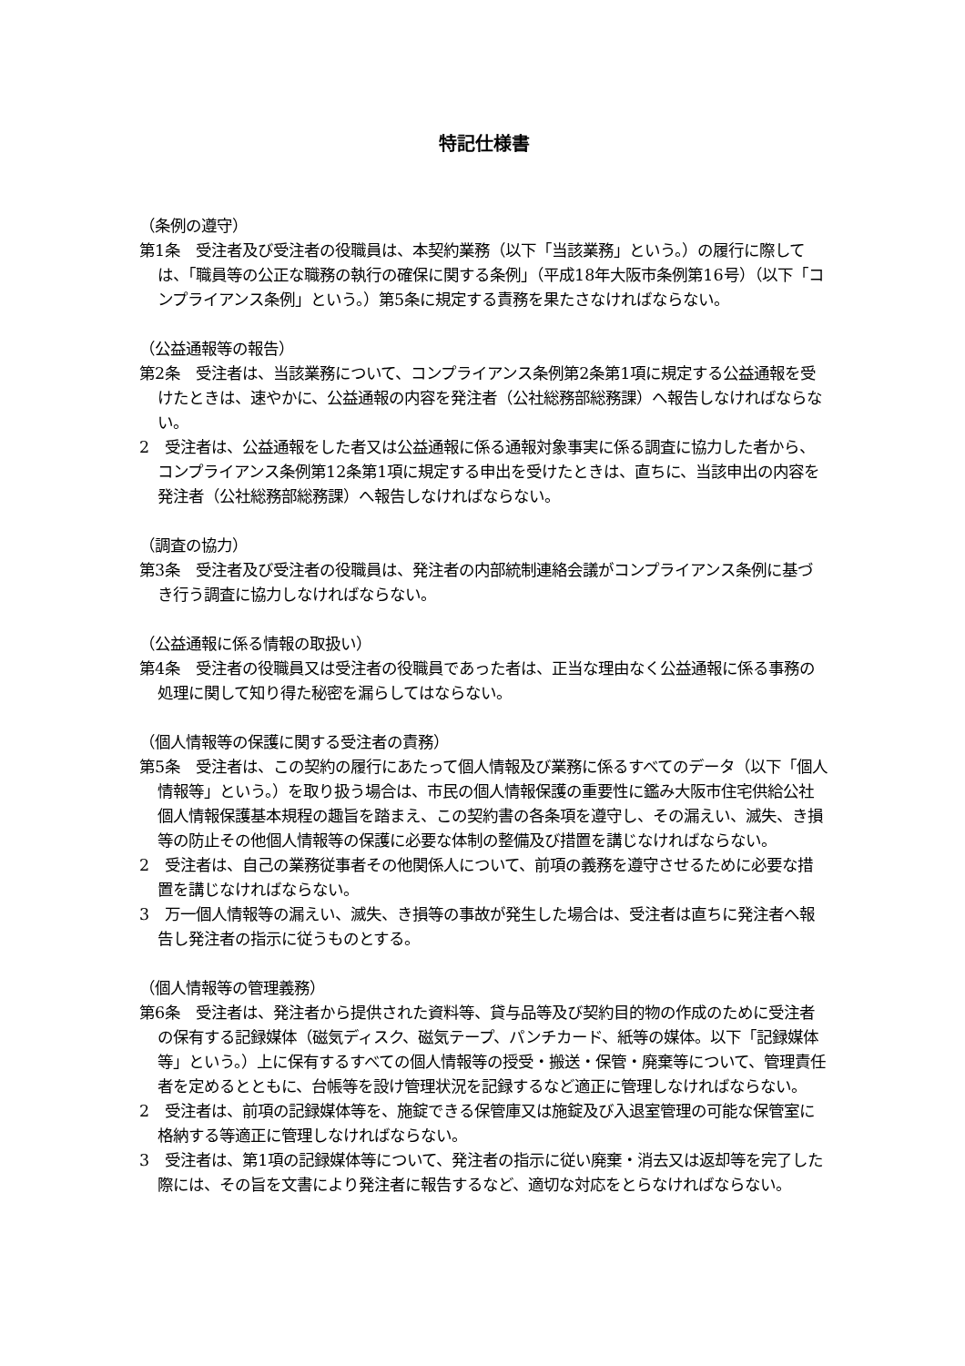特記仕様書
（条例の遵守）
第1条　受注者及び受注者の役職員は、本契約業務（以下「当該業務」という。）の履行に際しては、「職員等の公正な職務の執行の確保に関する条例」（平成18年大阪市条例第16号）（以下「コンプライアンス条例」という。）第5条に規定する責務を果たさなければならない。
（公益通報等の報告）
第2条　受注者は、当該業務について、コンプライアンス条例第2条第1項に規定する公益通報を受けたときは、速やかに、公益通報の内容を発注者（公社総務部総務課）へ報告しなければならない。
2　受注者は、公益通報をした者又は公益通報に係る通報対象事実に係る調査に協力した者から、コンプライアンス条例第12条第1項に規定する申出を受けたときは、直ちに、当該申出の内容を発注者（公社総務部総務課）へ報告しなければならない。
（調査の協力）
第3条　受注者及び受注者の役職員は、発注者の内部統制連絡会議がコンプライアンス条例に基づき行う調査に協力しなければならない。
（公益通報に係る情報の取扱い）
第4条　受注者の役職員又は受注者の役職員であった者は、正当な理由なく公益通報に係る事務の処理に関して知り得た秘密を漏らしてはならない。
（個人情報等の保護に関する受注者の責務）
第5条　受注者は、この契約の履行にあたって個人情報及び業務に係るすべてのデータ（以下「個人情報等」という。）を取り扱う場合は、市民の個人情報保護の重要性に鑑み大阪市住宅供給公社個人情報保護基本規程の趣旨を踏まえ、この契約書の各条項を遵守し、その漏えい、滅失、き損等の防止その他個人情報等の保護に必要な体制の整備及び措置を講じなければならない。
2　受注者は、自己の業務従事者その他関係人について、前項の義務を遵守させるために必要な措置を講じなければならない。
3　万一個人情報等の漏えい、滅失、き損等の事故が発生した場合は、受注者は直ちに発注者へ報告し発注者の指示に従うものとする。
（個人情報等の管理義務）
第6条　受注者は、発注者から提供された資料等、貸与品等及び契約目的物の作成のために受注者の保有する記録媒体（磁気ディスク、磁気テープ、パンチカード、紙等の媒体。以下「記録媒体等」という。）上に保有するすべての個人情報等の授受・搬送・保管・廃棄等について、管理責任者を定めるとともに、台帳等を設け管理状況を記録するなど適正に管理しなければならない。
2　受注者は、前項の記録媒体等を、施錠できる保管庫又は施錠及び入退室管理の可能な保管室に格納する等適正に管理しなければならない。
3　受注者は、第1項の記録媒体等について、発注者の指示に従い廃棄・消去又は返却等を完了した際には、その旨を文書により発注者に報告するなど、適切な対応をとらなければならない。